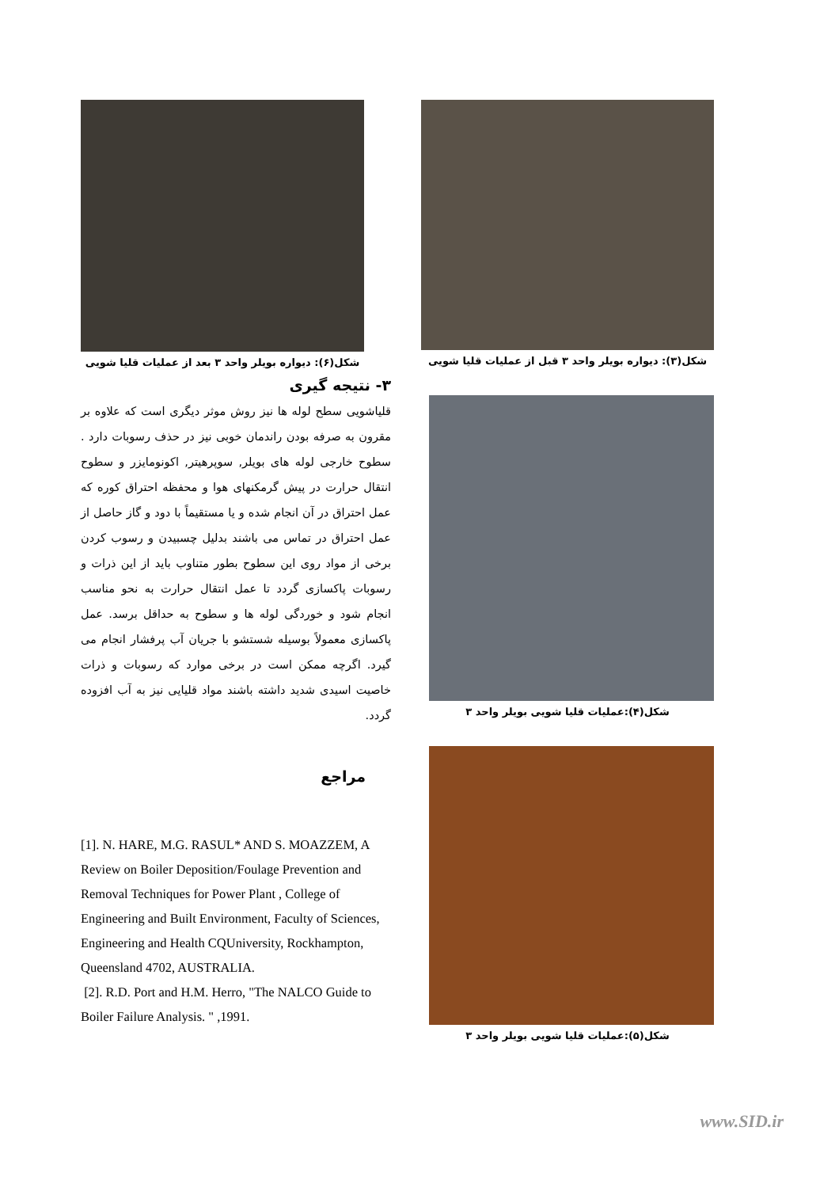شکل(۳): دیواره بویلر واحد ۳ قبل از عملیات قلیا شویی
شکل(۴):عملیات قلیا شویی بویلر واحد ۳
شکل(۵):عملیات قلیا شویی بویلر واحد ۳
شکل(۶): دیواره بویلر واحد ۳ بعد از عملیات قلیا شویی
۳- نتیجه گیری
قلیاشویی سطح لوله ها نیز روش موثر دیگری است که علاوه بر مقرون به صرفه بودن راندمان خوبی نیز در حذف رسوبات دارد . سطوح خارجی لوله های بویلر, سوپرهیتر, اکونومایزر و سطوح انتقال حرارت در پیش گرمکنهای هوا و محفظه احتراق کوره که عمل احتراق در آن انجام شده و یا مستقیماً با دود و گاز حاصل از عمل احتراق در تماس می باشند بدلیل چسبیدن و رسوب کردن برخی از مواد روی این سطوح بطور متناوب باید از این ذرات و رسوبات پاکسازی گردد تا عمل انتقال حرارت به نحو مناسب انجام شود و خوردگی لوله ها و سطوح به حداقل برسد. عمل پاکسازی معمولاً بوسیله شستشو با جریان آب پرفشار انجام می گیرد. اگرچه ممکن است در برخی موارد که رسوبات و ذرات خاصیت اسیدی شدید داشته باشند مواد قلیایی نیز به آب افزوده گردد.
مراجع
[1]. N. HARE, M.G. RASUL* AND S. MOAZZEM, A Review on Boiler Deposition/Foulage Prevention and Removal Techniques for Power Plant , College of Engineering and Built Environment, Faculty of Sciences, Engineering and Health CQUniversity, Rockhampton, Queensland 4702, AUSTRALIA.
[2]. R.D. Port and H.M. Herro, "The NALCO Guide to Boiler Failure Analysis. " ,1991.
www.SID.ir